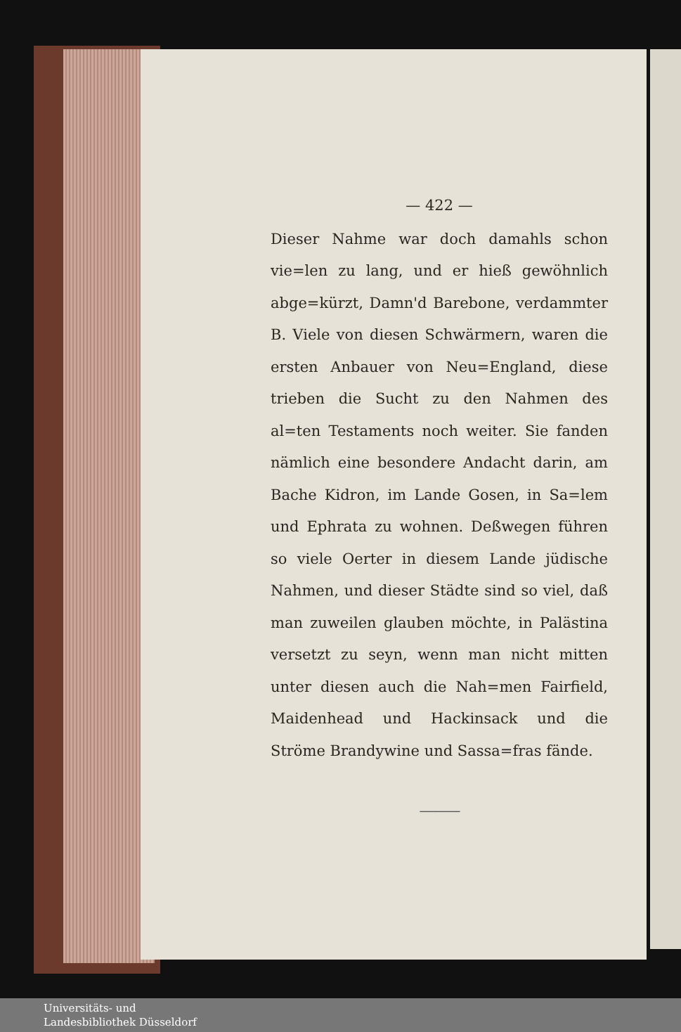— 422 —
Dieser Nahme war doch damahls schon vie=len zu lang, und er hieß gewöhnlich abge=kürzt, Damn'd Barebone, verdammter B. Viele von diesen Schwärmern, waren die ersten Anbauer von Neu=England, diese trieben die Sucht zu den Nahmen des al=ten Testaments noch weiter. Sie fanden nämlich eine besondere Andacht darin, am Bache Kidron, im Lande Gosen, in Sa=lem und Ephrata zu wohnen. Deßwegen führen so viele Oerter in diesem Lande jüdische Nahmen, und dieser Städte sind so viel, daß man zuweilen glauben möchte, in Palästina versetzt zu seyn, wenn man nicht mitten unter diesen auch die Nah=men Fairfield, Maidenhead und Hackinsack und die Ströme Brandywine und Sassa=fras fände.
———
Universitäts- und
Landesbibliothek Düsseldorf